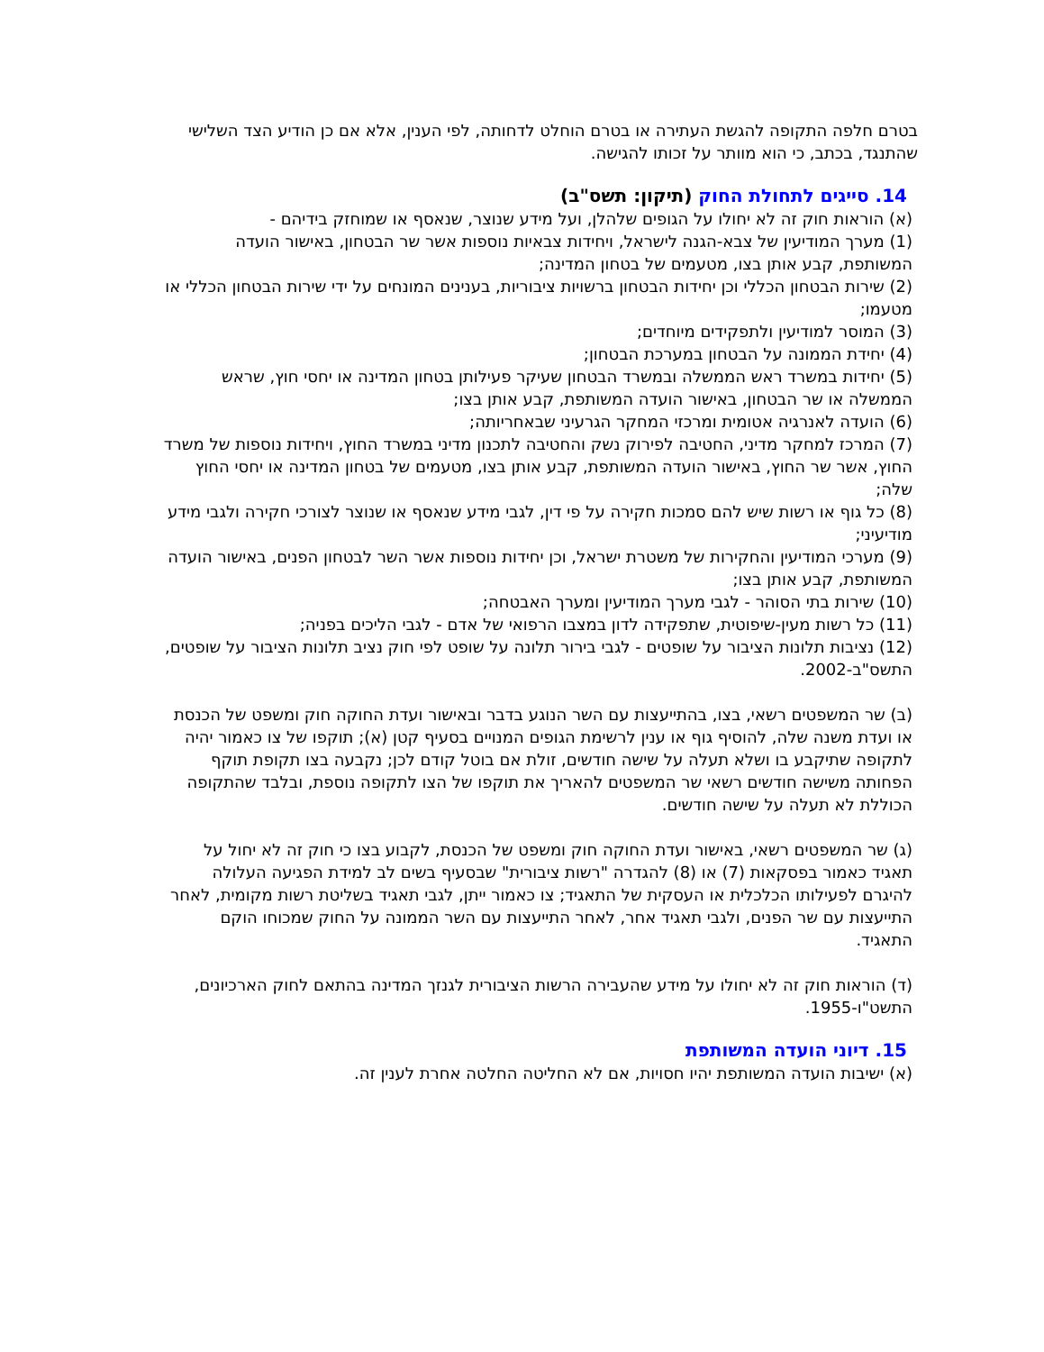בטרם חלפה התקופה להגשת העתירה או בטרם הוחלט לדחותה, לפי הענין, אלא אם כן הודיע הצד השלישי שהתנגד, בכתב, כי הוא מוותר על זכותו להגישה.
14. סייגים לתחולת החוק (תיקון: תשס"ב)
(א) הוראות חוק זה לא יחולו על הגופים שלהלן, ועל מידע שנוצר, שנאסף או שמוחזק בידיהם -
(1) מערך המודיעין של צבא-הגנה לישראל, ויחידות צבאיות נוספות אשר שר הבטחון, באישור הועדה המשותפת, קבע אותן בצו, מטעמים של בטחון המדינה;
(2) שירות הבטחון הכללי וכן יחידות הבטחון ברשויות ציבוריות, בענינים המונחים על ידי שירות הבטחון הכללי או מטעמו;
(3) המוסר למודיעין ולתפקידים מיוחדים;
(4) יחידת הממונה על הבטחון במערכת הבטחון;
(5) יחידות במשרד ראש הממשלה ובמשרד הבטחון שעיקר פעילותן בטחון המדינה או יחסי חוץ, שראש הממשלה או שר הבטחון, באישור הועדה המשותפת, קבע אותן בצו;
(6) הועדה לאנרגיה אטומית ומרכזי המחקר הגרעיני שבאחריותה;
(7) המרכז למחקר מדיני, החטיבה לפירוק נשק והחטיבה לתכנון מדיני במשרד החוץ, ויחידות נוספות של משרד החוץ, אשר שר החוץ, באישור הועדה המשותפת, קבע אותן בצו, מטעמים של בטחון המדינה או יחסי החוץ שלה;
(8) כל גוף או רשות שיש להם סמכות חקירה על פי דין, לגבי מידע שנאסף או שנוצר לצורכי חקירה ולגבי מידע מודיעיני;
(9) מערכי המודיעין והחקירות של משטרת ישראל, וכן יחידות נוספות אשר השר לבטחון הפנים, באישור הועדה המשותפת, קבע אותן בצו;
(10) שירות בתי הסוהר - לגבי מערך המודיעין ומערך האבטחה;
(11) כל רשות מעין-שיפוטית, שתפקידה לדון במצבו הרפואי של אדם - לגבי הליכים בפניה;
(12) נציבות תלונות הציבור על שופטים - לגבי בירור תלונה על שופט לפי חוק נציב תלונות הציבור על שופטים, התשס"ב-2002.
(ב) שר המשפטים רשאי, בצו, בהתייעצות עם השר הנוגע בדבר ובאישור ועדת החוקה חוק ומשפט של הכנסת או ועדת משנה שלה, להוסיף גוף או ענין לרשימת הגופים המנויים בסעיף קטן (א); תוקפו של צו כאמור יהיה לתקופה שתיקבע בו ושלא תעלה על שישה חודשים, זולת אם בוטל קודם לכן; נקבעה בצו תקופת תוקף הפחותה משישה חודשים רשאי שר המשפטים להאריך את תוקפו של הצו לתקופה נוספת, ובלבד שהתקופה הכוללת לא תעלה על שישה חודשים.
(ג) שר המשפטים רשאי, באישור ועדת החוקה חוק ומשפט של הכנסת, לקבוע בצו כי חוק זה לא יחול על תאגיד כאמור בפסקאות (7) או (8) להגדרה "רשות ציבורית" שבסעיף בשים לב למידת הפגיעה העלולה להיגרם לפעילותו הכלכלית או העסקית של התאגיד; צו כאמור ייתן, לגבי תאגיד בשליטת רשות מקומית, לאחר התייעצות עם שר הפנים, ולגבי תאגיד אחר, לאחר התייעצות עם השר הממונה על החוק שמכוחו הוקם התאגיד.
(ד) הוראות חוק זה לא יחולו על מידע שהעבירה הרשות הציבורית לגנזך המדינה בהתאם לחוק הארכיונים, התשט"ו-1955.
15. דיוני הועדה המשותפת
(א) ישיבות הועדה המשותפת יהיו חסויות, אם לא החליטה החלטה אחרת לענין זה.